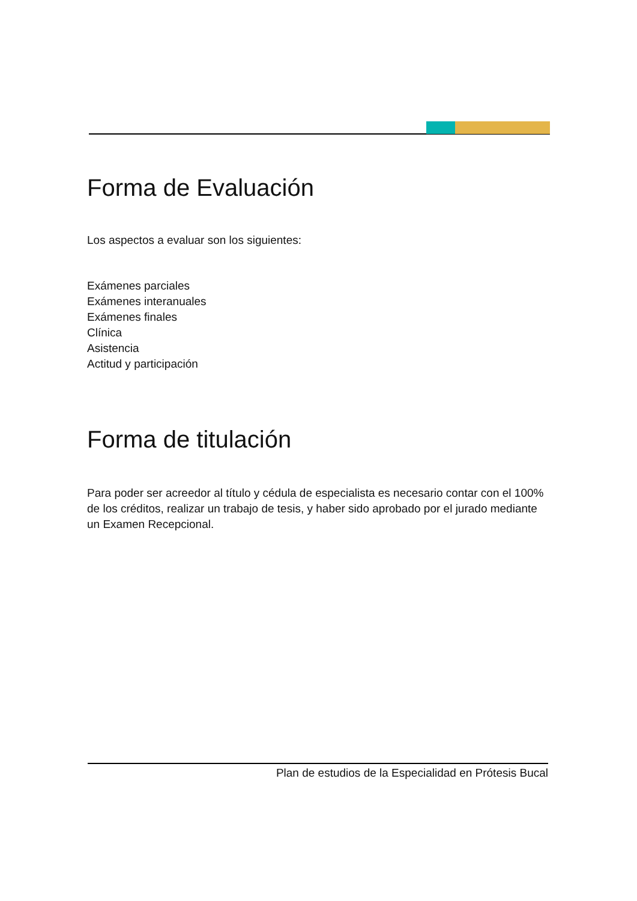Forma de Evaluación
Los aspectos a evaluar son los siguientes:
Exámenes parciales
Exámenes interanuales
Exámenes finales
Clínica
Asistencia
Actitud y participación
Forma de titulación
Para poder ser acreedor al título y cédula de especialista es necesario contar con el 100% de los créditos, realizar un trabajo de tesis, y haber sido aprobado por el jurado mediante un Examen Recepcional.
Plan de estudios de la Especialidad en Prótesis Bucal